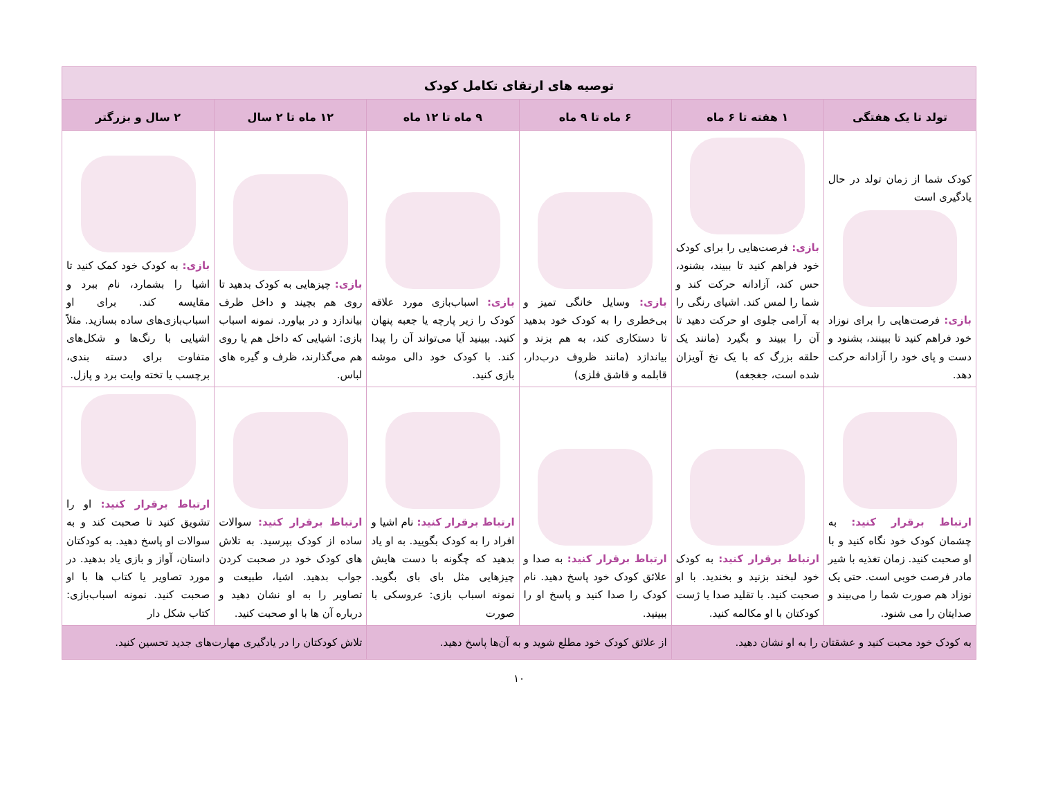| توصیه های ارتقای تکامل کودک | | | | | |
| --- | --- | --- | --- | --- | --- |
| تولد تا یک هفتگی | ۱ هفته تا ۶ ماه | ۶ ماه تا ۹ ماه | ۹ ماه تا ۱۲ ماه | ۱۲ ماه تا ۲ سال | ۲ سال و بزرگتر |
| کودک شما از زمان تولد در حال یادگیری است بازی: فرصت‌هایی را برای نوزاد خود فراهم کنید تا ببینند، بشنود و دست و پای خود را آزادانه حرکت دهد. | بازی: فرصت‌هایی را برای کودک خود فراهم کنید تا ببیند، بشنود، حس کند، آزادانه حرکت کند و شما را لمس کند. اشیای رنگی را به آرامی جلوی او حرکت دهید تا آن را ببیند و بگیرد (مانند یک حلقه بزرگ که با یک نخ آویزان شده است، جغجغه) | بازی: وسایل خانگی تمیز و بی‌خطری را به کودک خود بدهید تا دستکاری کند، به هم بزند و بیاندازد (مانند ظروف درب‌دار، قابلمه و قاشق فلزی) | بازی: اسباب‌بازی مورد علاقه کودک را زیر پارچه یا جعبه پنهان کنید. ببینید آیا می‌تواند آن را پیدا کند. با کودک خود دالی موشه بازی کنید. | بازی: چیزهایی به کودک بدهید تا روی هم بچیند و داخل ظرف بیاندازد و در بیاورد. نمونه اسباب بازی: اشیایی که داخل هم یا روی هم می‌گذارند، ظرف و گیره های لباس. | بازی: به کودک خود کمک کنید تا اشیا را بشمارد، نام ببرد و مقایسه کند. برای او اسباب‌بازی‌های ساده بسازید. مثلاً اشیایی با رنگ‌ها و شکل‌های متفاوت برای دسته بندی، برچسب یا تخته وایت برد و پازل. |
| ارتباط برقرار کنید: به چشمان کودک خود نگاه کنید و با او صحبت کنید. زمان تغذیه با شیر مادر فرصت خوبی است. حتی یک نوزاد هم صورت شما را می‌بیند و صدایتان را می شنود. | ارتباط برقرار کنید: به کودک خود لبخند بزنید و بخندید. با او صحبت کنید. با تقلید صدا یا ژست کودکتان با او مکالمه کنید. | ارتباط برقرار کنید: به صدا و علائق کودک خود پاسخ دهید. نام کودک را صدا کنید و پاسخ او را ببینید. | ارتباط برقرار کنید: نام اشیا و افراد را به کودک بگویید. به او یاد بدهید که چگونه با دست هایش چیزهایی مثل بای بای بگوید. نمونه اسباب بازی: عروسکی با صورت | ارتباط برقرار کنید: سوالات ساده از کودک بپرسید. به تلاش های کودک خود در صحبت کردن جواب بدهید. اشیا، طبیعت و تصاویر را به او نشان دهید و درباره آن ها با او صحبت کنید. | ارتباط برقرار کنید: او را تشویق کنید تا صحبت کند و به سوالات او پاسخ دهید. به کودکتان داستان، آواز و بازی یاد بدهید. در مورد تصاویر یا کتاب ها با او صحبت کنید. نمونه اسباب‌بازی: کتاب شکل دار |
| به کودک خود محبت کنید و عشقتان را به او نشان دهید. | | از علائق کودک خود مطلع شوید و به آن‌ها پاسخ دهید. | | تلاش کودکتان را در یادگیری مهارت‌های جدید تحسین کنید. | |
۱۰